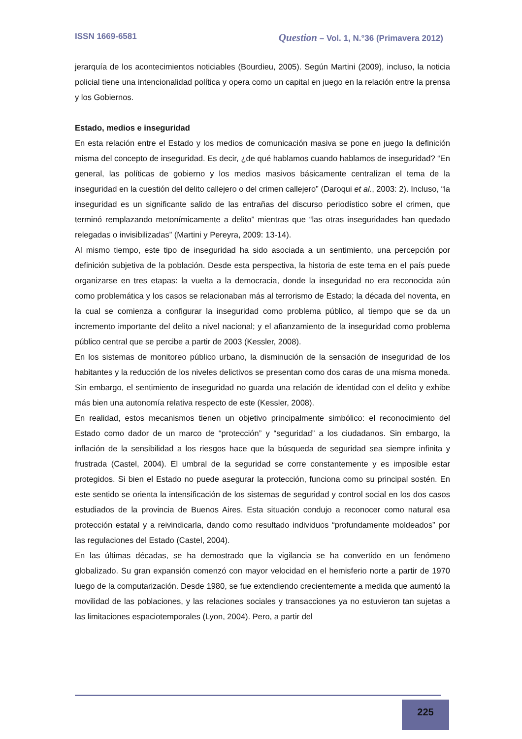ISSN 1669-6581 Question – Vol. 1, N.°36 (Primavera 2012)
jerarquía de los acontecimientos noticiables (Bourdieu, 2005). Según Martini (2009), incluso, la noticia policial tiene una intencionalidad política y opera como un capital en juego en la relación entre la prensa y los Gobiernos.
Estado, medios e inseguridad
En esta relación entre el Estado y los medios de comunicación masiva se pone en juego la definición misma del concepto de inseguridad. Es decir, ¿de qué hablamos cuando hablamos de inseguridad? “En general, las políticas de gobierno y los medios masivos básicamente centralizan el tema de la inseguridad en la cuestión del delito callejero o del crimen callejero” (Daroqui et al., 2003: 2). Incluso, “la inseguridad es un significante salido de las entrañas del discurso periodístico sobre el crimen, que terminó remplazando metonímicamente a delito” mientras que “las otras inseguridades han quedado relegadas o invisibilizadas” (Martini y Pereyra, 2009: 13-14).
Al mismo tiempo, este tipo de inseguridad ha sido asociada a un sentimiento, una percepción por definición subjetiva de la población. Desde esta perspectiva, la historia de este tema en el país puede organizarse en tres etapas: la vuelta a la democracia, donde la inseguridad no era reconocida aún como problemática y los casos se relacionaban más al terrorismo de Estado; la década del noventa, en la cual se comienza a configurar la inseguridad como problema público, al tiempo que se da un incremento importante del delito a nivel nacional; y el afianzamiento de la inseguridad como problema público central que se percibe a partir de 2003 (Kessler, 2008).
En los sistemas de monitoreo público urbano, la disminución de la sensación de inseguridad de los habitantes y la reducción de los niveles delictivos se presentan como dos caras de una misma moneda. Sin embargo, el sentimiento de inseguridad no guarda una relación de identidad con el delito y exhibe más bien una autonomía relativa respecto de este (Kessler, 2008).
En realidad, estos mecanismos tienen un objetivo principalmente simbólico: el reconocimiento del Estado como dador de un marco de “protección” y “seguridad” a los ciudadanos. Sin embargo, la inflación de la sensibilidad a los riesgos hace que la búsqueda de seguridad sea siempre infinita y frustrada (Castel, 2004). El umbral de la seguridad se corre constantemente y es imposible estar protegidos. Si bien el Estado no puede asegurar la protección, funciona como su principal sostén. En este sentido se orienta la intensificación de los sistemas de seguridad y control social en los dos casos estudiados de la provincia de Buenos Aires. Esta situación condujo a reconocer como natural esa protección estatal y a reivindicarla, dando como resultado individuos “profundamente moldeados” por las regulaciones del Estado (Castel, 2004).
En las últimas décadas, se ha demostrado que la vigilancia se ha convertido en un fenómeno globalizado. Su gran expansión comenzó con mayor velocidad en el hemisferio norte a partir de 1970 luego de la computarización. Desde 1980, se fue extendiendo crecientemente a medida que aumentó la movilidad de las poblaciones, y las relaciones sociales y transacciones ya no estuvieron tan sujetas a las limitaciones espaciotemporales (Lyon, 2004). Pero, a partir del
225